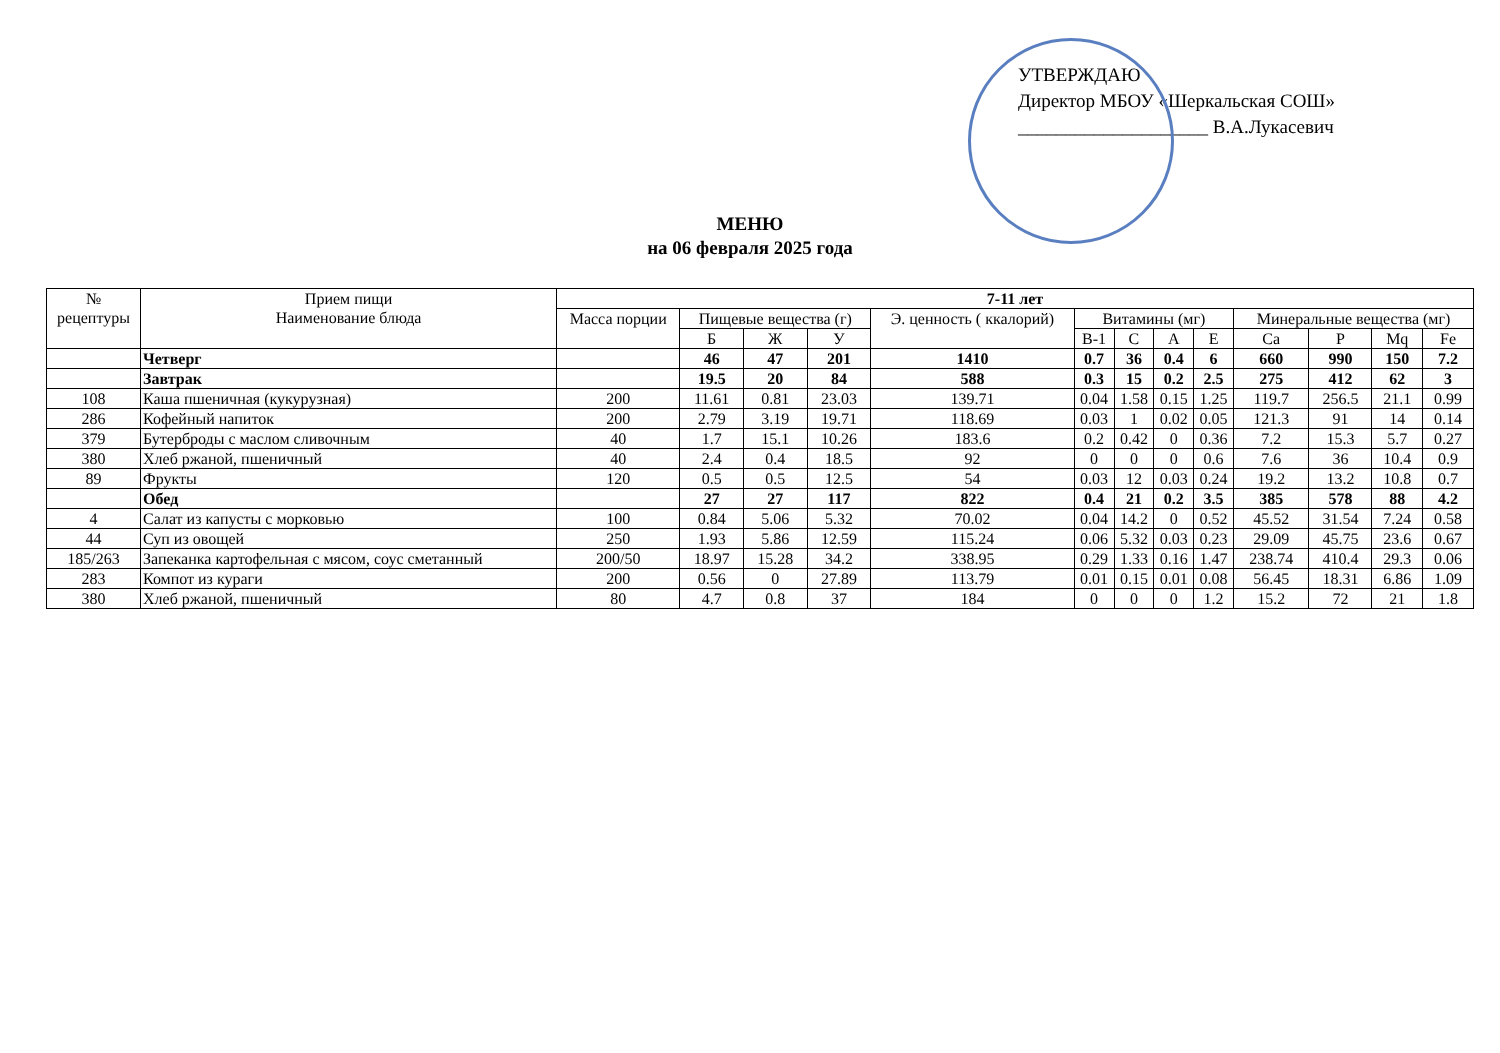УТВЕРЖДАЮ
Директор МБОУ «Шеркальская СОШ»
____________________ В.А.Лукасевич
МЕНЮ
на 06 февраля 2025 года
| № рецептуры | Прием пищи Наименование блюда | 7-11 лет | | | | | | | | | | | | |
| --- | --- | --- | --- | --- | --- | --- | --- | --- | --- | --- | --- | --- | --- | --- |
| | | Масса порции | Пищевые вещества (г) | | | Э. ценность ( ккалорий) | Витамины (мг) | | | | Минеральные вещества (мг) | | | |
| | | | Б | Ж | У | | B-1 | C | A | E | Ca | P | Mq | Fe |
| | Четверг | | 46 | 47 | 201 | 1410 | 0.7 | 36 | 0.4 | 6 | 660 | 990 | 150 | 7.2 |
| | Завтрак | | 19.5 | 20 | 84 | 588 | 0.3 | 15 | 0.2 | 2.5 | 275 | 412 | 62 | 3 |
| 108 | Каша пшеничная (кукурузная) | 200 | 11.61 | 0.81 | 23.03 | 139.71 | 0.04 | 1.58 | 0.15 | 1.25 | 119.7 | 256.5 | 21.1 | 0.99 |
| 286 | Кофейный напиток | 200 | 2.79 | 3.19 | 19.71 | 118.69 | 0.03 | 1 | 0.02 | 0.05 | 121.3 | 91 | 14 | 0.14 |
| 379 | Бутерброды с маслом сливочным | 40 | 1.7 | 15.1 | 10.26 | 183.6 | 0.2 | 0.42 | 0 | 0.36 | 7.2 | 15.3 | 5.7 | 0.27 |
| 380 | Хлеб ржаной, пшеничный | 40 | 2.4 | 0.4 | 18.5 | 92 | 0 | 0 | 0 | 0.6 | 7.6 | 36 | 10.4 | 0.9 |
| 89 | Фрукты | 120 | 0.5 | 0.5 | 12.5 | 54 | 0.03 | 12 | 0.03 | 0.24 | 19.2 | 13.2 | 10.8 | 0.7 |
| | Обед | | 27 | 27 | 117 | 822 | 0.4 | 21 | 0.2 | 3.5 | 385 | 578 | 88 | 4.2 |
| 4 | Салат из капусты с морковью | 100 | 0.84 | 5.06 | 5.32 | 70.02 | 0.04 | 14.2 | 0 | 0.52 | 45.52 | 31.54 | 7.24 | 0.58 |
| 44 | Суп из овощей | 250 | 1.93 | 5.86 | 12.59 | 115.24 | 0.06 | 5.32 | 0.03 | 0.23 | 29.09 | 45.75 | 23.6 | 0.67 |
| 185/263 | Запеканка картофельная с мясом, соус сметанный | 200/50 | 18.97 | 15.28 | 34.2 | 338.95 | 0.29 | 1.33 | 0.16 | 1.47 | 238.74 | 410.4 | 29.3 | 0.06 |
| 283 | Компот из кураги | 200 | 0.56 | 0 | 27.89 | 113.79 | 0.01 | 0.15 | 0.01 | 0.08 | 56.45 | 18.31 | 6.86 | 1.09 |
| 380 | Хлеб ржаной, пшеничный | 80 | 4.7 | 0.8 | 37 | 184 | 0 | 0 | 0 | 1.2 | 15.2 | 72 | 21 | 1.8 |